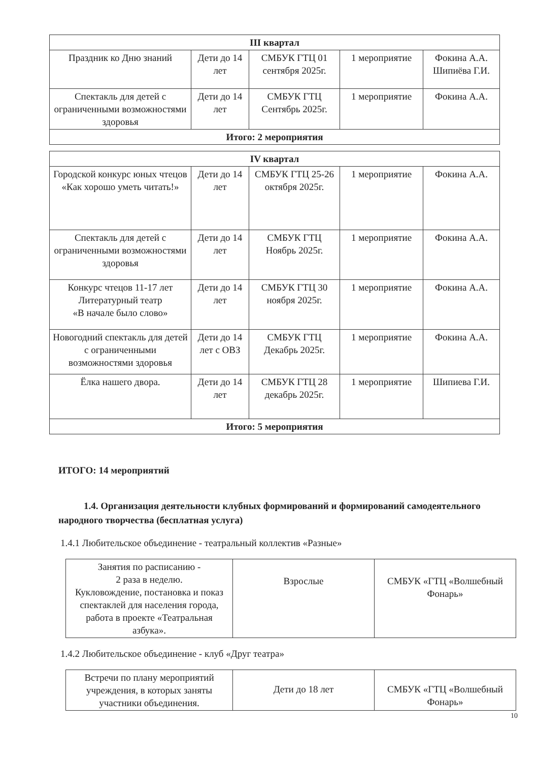| III квартал | | | | |
| --- | --- | --- | --- | --- |
| Праздник ко Дню знаний | Дети до 14 лет | СМБУК ГТЦ 01 сентября 2025г. | 1 мероприятие | Фокина А.А. Шипиёва Г.И. |
| Спектакль для детей с ограниченными возможностями здоровья | Дети до 14 лет | СМБУК ГТЦ Сентябрь 2025г. | 1 мероприятие | Фокина А.А. |
| Итого: 2 мероприятия | | | | |
| IV квартал | | | | |
| --- | --- | --- | --- | --- |
| Городской конкурс юных чтецов «Как хорошо уметь читать!» | Дети до 14 лет | СМБУК ГТЦ 25-26 октября 2025г. | 1 мероприятие | Фокина А.А. |
| Спектакль для детей с ограниченными возможностями здоровья | Дети до 14 лет | СМБУК ГТЦ Ноябрь 2025г. | 1 мероприятие | Фокина А.А. |
| Конкурс чтецов 11-17 лет Литературный театр «В начале было слово» | Дети до 14 лет | СМБУК ГТЦ 30 ноября 2025г. | 1 мероприятие | Фокина А.А. |
| Новогодний спектакль для детей с ограниченными возможностями здоровья | Дети до 14 лет с ОВЗ | СМБУК ГТЦ Декабрь 2025г. | 1 мероприятие | Фокина А.А. |
| Ёлка нашего двора. | Дети до 14 лет | СМБУК ГТЦ 28 декабрь 2025г. | 1 мероприятие | Шипиева Г.И. |
| Итого: 5 мероприятия | | | | |
ИТОГО: 14 мероприятий
1.4. Организация деятельности клубных формирований и формирований самодеятельного народного творчества (бесплатная услуга)
1.4.1 Любительское объединение - театральный коллектив «Разные»
| Занятия по расписанию - 2 раза в неделю. Кукловождение, постановка и показ спектаклей для населения города, работа в проекте «Театральная азбука». | Взрослые | СМБУК «ГТЦ «Волшебный Фонарь» |
1.4.2 Любительское объединение - клуб «Друг театра»
| Встречи по плану мероприятий учреждения, в которых заняты участники объединения. | Дети до 18 лет | СМБУК «ГТЦ «Волшебный Фонарь» |
10